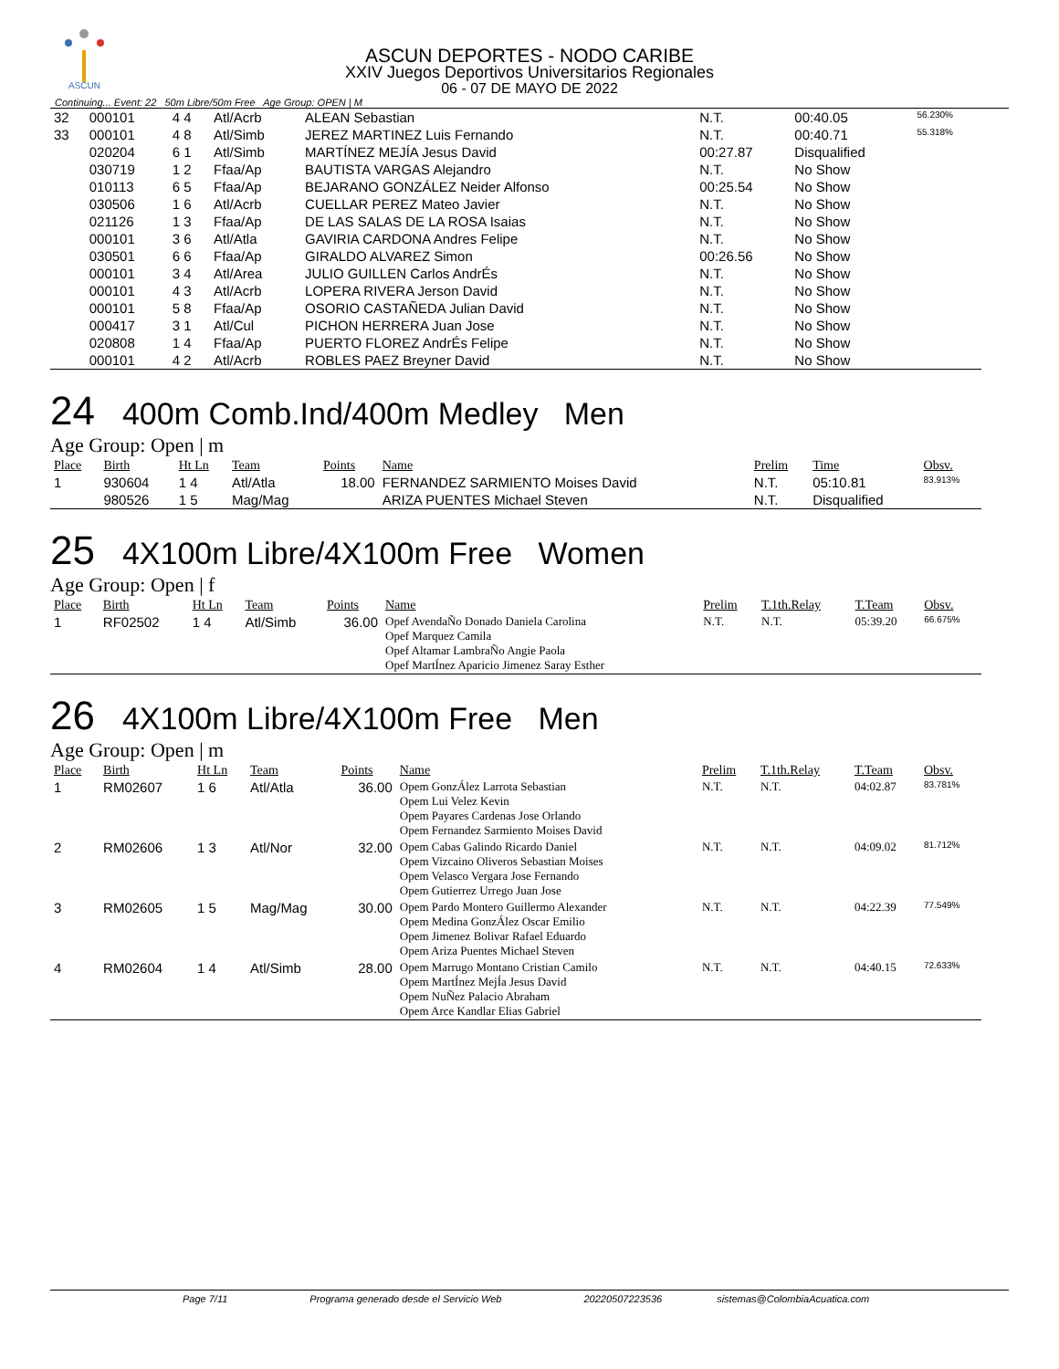ASCUN
ASCUN DEPORTES - NODO CARIBE
XXIV Juegos Deportivos Universitarios Regionales
06 - 07 DE MAYO DE 2022
Continuing... Event: 22 50m Libre/50m Free Age Group: OPEN | M
| 32 | 000101 | 4 4 | Atl/Acrb | ALEAN Sebastian | N.T. | 00:40.05 | 56.230% |
| 33 | 000101 | 4 8 | Atl/Simb | JEREZ MARTINEZ Luis Fernando | N.T. | 00:40.71 | 55.318% |
| | 020204 | 6 1 | Atl/Simb | MARTÍNEZ MEJÍA Jesus David | 00:27.87 | Disqualified | |
| | 030719 | 1 2 | Ffaa/Ap | BAUTISTA VARGAS Alejandro | N.T. | No Show | |
| | 010113 | 6 5 | Ffaa/Ap | BEJARANO GONZÁLEZ Neider Alfonso | 00:25.54 | No Show | |
| | 030506 | 1 6 | Atl/Acrb | CUELLAR PEREZ Mateo Javier | N.T. | No Show | |
| | 021126 | 1 3 | Ffaa/Ap | DE LAS SALAS DE LA ROSA Isaias | N.T. | No Show | |
| | 000101 | 3 6 | Atl/Atla | GAVIRIA CARDONA Andres Felipe | N.T. | No Show | |
| | 030501 | 6 6 | Ffaa/Ap | GIRALDO ALVAREZ Simon | 00:26.56 | No Show | |
| | 000101 | 3 4 | Atl/Area | JULIO GUILLEN Carlos AndrÉs | N.T. | No Show | |
| | 000101 | 4 3 | Atl/Acrb | LOPERA RIVERA Jerson David | N.T. | No Show | |
| | 000101 | 5 8 | Ffaa/Ap | OSORIO CASTAÑEDA Julian David | N.T. | No Show | |
| | 000417 | 3 1 | Atl/Cul | PICHON HERRERA Juan Jose | N.T. | No Show | |
| | 020808 | 1 4 | Ffaa/Ap | PUERTO FLOREZ AndrÉs Felipe | N.T. | No Show | |
| | 000101 | 4 2 | Atl/Acrb | ROBLES PAEZ Breyner David | N.T. | No Show | |
24 400m Comb.Ind/400m Medley Men
Age Group: Open | m
| Place | Birth | Ht Ln | Team | Points | Name | Prelim | Time | Obsv. |
| --- | --- | --- | --- | --- | --- | --- | --- | --- |
| 1 | 930604 | 1 4 | Atl/Atla | 18.00 | FERNANDEZ SARMIENTO Moises David | N.T. | 05:10.81 | 83.913% |
| | 980526 | 1 5 | Mag/Mag | | ARIZA PUENTES Michael Steven | N.T. | Disqualified | |
25 4X100m Libre/4X100m Free Women
Age Group: Open | f
| Place | Birth | Ht Ln | Team | Points | Name | Prelim | T.1th.Relay | T.Team | Obsv. |
| --- | --- | --- | --- | --- | --- | --- | --- | --- | --- |
| 1 | RF02502 | 1 4 | Atl/Simb | 36.00 | Opef AvendaÑo Donado Daniela Carolina Opef Marquez Camila Opef Altamar LambraÑo Angie Paola Opef MartÍnez Aparicio Jimenez Saray Esther | N.T. | N.T. | 05:39.20 | 66.675% |
26 4X100m Libre/4X100m Free Men
Age Group: Open | m
| Place | Birth | Ht Ln | Team | Points | Name | Prelim | T.1th.Relay | T.Team | Obsv. |
| --- | --- | --- | --- | --- | --- | --- | --- | --- | --- |
| 1 | RM02607 | 1 6 | Atl/Atla | 36.00 | Opem GonzÁlez Larrota Sebastian Opem Lui Velez Kevin Opem Payares Cardenas Jose Orlando Opem Fernandez Sarmiento Moises David | N.T. | N.T. | 04:02.87 | 83.781% |
| 2 | RM02606 | 1 3 | Atl/Nor | 32.00 | Opem Cabas Galindo Ricardo Daniel Opem Vizcaino Oliveros Sebastian Moises Opem Velasco Vergara Jose Fernando Opem Gutierrez Urrego Juan Jose | N.T. | N.T. | 04:09.02 | 81.712% |
| 3 | RM02605 | 1 5 | Mag/Mag | 30.00 | Opem Pardo Montero Guillermo Alexander Opem Medina GonzÁlez Oscar Emilio Opem Jimenez Bolivar Rafael Eduardo Opem Ariza Puentes Michael Steven | N.T. | N.T. | 04:22.39 | 77.549% |
| 4 | RM02604 | 1 4 | Atl/Simb | 28.00 | Opem Marrugo Montano Cristian Camilo Opem MartÍnez MejÍa Jesus David Opem NuÑez Palacio Abraham Opem Arce Kandlar Elias Gabriel | N.T. | N.T. | 04:40.15 | 72.633% |
Page 7/11 Programa generado desde el Servicio Web 20220507223536 sistemas@ColombiaAcuatica.com